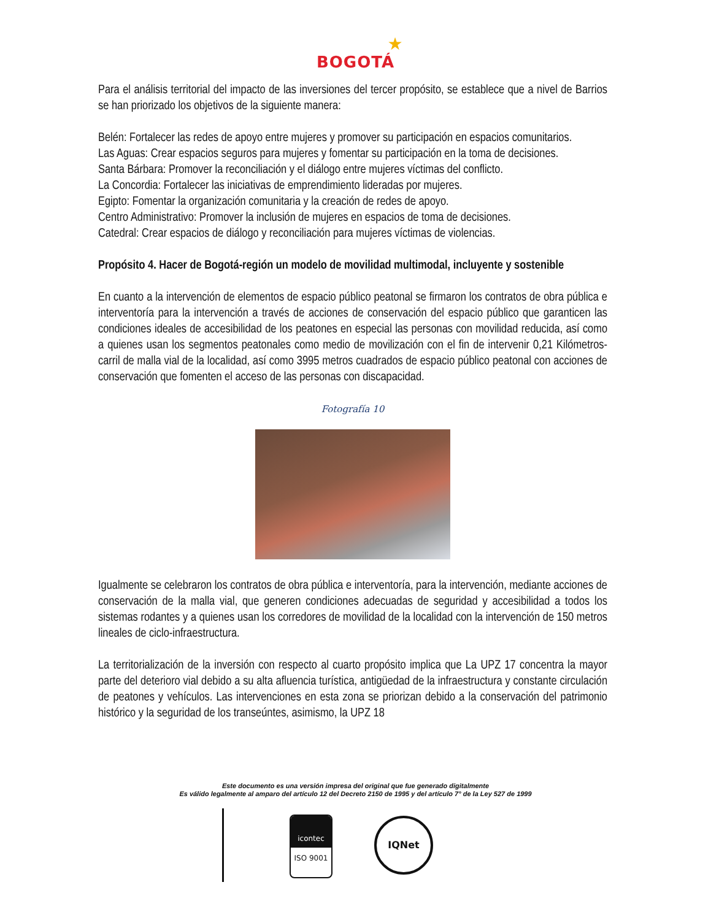★
BOGOTÁ
Para el análisis territorial del impacto de las inversiones del tercer propósito, se establece que a nivel de Barrios se han priorizado los objetivos de la siguiente manera:
Belén: Fortalecer las redes de apoyo entre mujeres y promover su participación en espacios comunitarios.
Las Aguas: Crear espacios seguros para mujeres y fomentar su participación en la toma de decisiones.
Santa Bárbara: Promover la reconciliación y el diálogo entre mujeres víctimas del conflicto.
La Concordia: Fortalecer las iniciativas de emprendimiento lideradas por mujeres.
Egipto: Fomentar la organización comunitaria y la creación de redes de apoyo.
Centro Administrativo: Promover la inclusión de mujeres en espacios de toma de decisiones.
Catedral: Crear espacios de diálogo y reconciliación para mujeres víctimas de violencias.
Propósito 4. Hacer de Bogotá-región un modelo de movilidad multimodal, incluyente y sostenible
En cuanto a la intervención de elementos de espacio público peatonal se firmaron los contratos de obra pública e interventoría para la intervención a través de acciones de conservación del espacio público que garanticen las condiciones ideales de accesibilidad de los peatones en especial las personas con movilidad reducida, así como a quienes usan los segmentos peatonales como medio de movilización con el fin de intervenir 0,21 Kilómetros-carril de malla vial de la localidad, así como 3995 metros cuadrados de espacio público peatonal con acciones de conservación que fomenten el acceso de las personas con discapacidad.
Fotografía 10
Igualmente se celebraron los contratos de obra pública e interventoría, para la intervención, mediante acciones de conservación de la malla vial, que generen condiciones adecuadas de seguridad y accesibilidad a todos los sistemas rodantes y a quienes usan los corredores de movilidad de la localidad con la intervención de 150 metros lineales de ciclo-infraestructura.
La territorialización de la inversión con respecto al cuarto propósito implica que La UPZ 17 concentra la mayor parte del deterioro vial debido a su alta afluencia turística, antigüedad de la infraestructura y constante circulación de peatones y vehículos. Las intervenciones en esta zona se priorizan debido a la conservación del patrimonio histórico y la seguridad de los transeúntes, asimismo, la UPZ 18
Este documento es una versión impresa del original que fue generado digitalmente
Es válido legalmente al amparo del artículo 12 del Decreto 2150 de 1995 y del artículo 7° de la Ley 527 de 1999
icontec
ISO 9001
IQNet